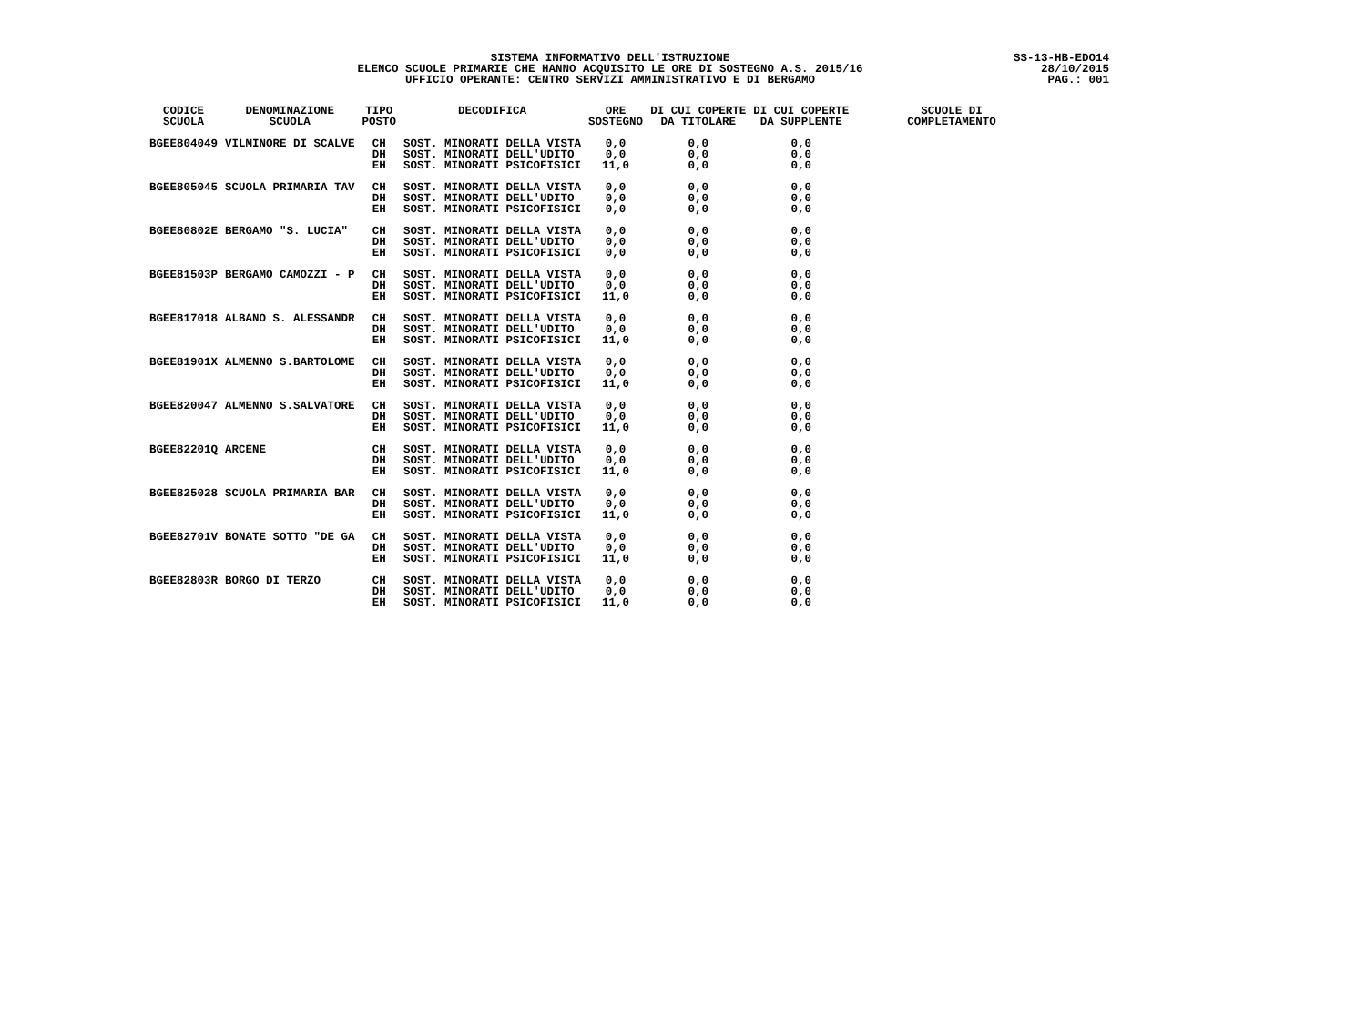SS-13-HB-EDO14
28/10/2015
PAG.: 001
SISTEMA INFORMATIVO DELL'ISTRUZIONE
ELENCO SCUOLE PRIMARIE CHE HANNO ACQUISITO LE ORE DI SOSTEGNO A.S. 2015/16
UFFICIO OPERANTE: CENTRO SERVIZI AMMINISTRATIVO E DI BERGAMO
| CODICE SCUOLA | DENOMINAZIONE SCUOLA | TIPO POSTO | DECODIFICA | ORE SOSTEGNO | DI CUI COPERTE DA TITOLARE | DI CUI COPERTE DA SUPPLENTE | SCUOLE DI COMPLETAMENTO |
| --- | --- | --- | --- | --- | --- | --- | --- |
| BGEE804049 | VILMINORE DI SCALVE | CH DH EH | SOST. MINORATI DELLA VISTA SOST. MINORATI DELL'UDITO SOST. MINORATI PSICOFISICI | 0,0 0,0 11,0 | 0,0 0,0 0,0 | 0,0 0,0 0,0 | |
| BGEE805045 | SCUOLA PRIMARIA TAV | CH DH EH | SOST. MINORATI DELLA VISTA SOST. MINORATI DELL'UDITO SOST. MINORATI PSICOFISICI | 0,0 0,0 0,0 | 0,0 0,0 0,0 | 0,0 0,0 0,0 | |
| BGEE80802E | BERGAMO "S. LUCIA" | CH DH EH | SOST. MINORATI DELLA VISTA SOST. MINORATI DELL'UDITO SOST. MINORATI PSICOFISICI | 0,0 0,0 0,0 | 0,0 0,0 0,0 | 0,0 0,0 0,0 | |
| BGEE81503P | BERGAMO CAMOZZI - P | CH DH EH | SOST. MINORATI DELLA VISTA SOST. MINORATI DELL'UDITO SOST. MINORATI PSICOFISICI | 0,0 0,0 11,0 | 0,0 0,0 0,0 | 0,0 0,0 0,0 | |
| BGEE817018 | ALBANO S. ALESSANDR | CH DH EH | SOST. MINORATI DELLA VISTA SOST. MINORATI DELL'UDITO SOST. MINORATI PSICOFISICI | 0,0 0,0 11,0 | 0,0 0,0 0,0 | 0,0 0,0 0,0 | |
| BGEE81901X | ALMENNO S.BARTOLOME | CH DH EH | SOST. MINORATI DELLA VISTA SOST. MINORATI DELL'UDITO SOST. MINORATI PSICOFISICI | 0,0 0,0 11,0 | 0,0 0,0 0,0 | 0,0 0,0 0,0 | |
| BGEE820047 | ALMENNO S.SALVATORE | CH DH EH | SOST. MINORATI DELLA VISTA SOST. MINORATI DELL'UDITO SOST. MINORATI PSICOFISICI | 0,0 0,0 11,0 | 0,0 0,0 0,0 | 0,0 0,0 0,0 | |
| BGEE82201Q | ARCENE | CH DH EH | SOST. MINORATI DELLA VISTA SOST. MINORATI DELL'UDITO SOST. MINORATI PSICOFISICI | 0,0 0,0 11,0 | 0,0 0,0 0,0 | 0,0 0,0 0,0 | |
| BGEE825028 | SCUOLA PRIMARIA BAR | CH DH EH | SOST. MINORATI DELLA VISTA SOST. MINORATI DELL'UDITO SOST. MINORATI PSICOFISICI | 0,0 0,0 11,0 | 0,0 0,0 0,0 | 0,0 0,0 0,0 | |
| BGEE82701V | BONATE SOTTO "DE GA | CH DH EH | SOST. MINORATI DELLA VISTA SOST. MINORATI DELL'UDITO SOST. MINORATI PSICOFISICI | 0,0 0,0 11,0 | 0,0 0,0 0,0 | 0,0 0,0 0,0 | |
| BGEE82803R | BORGO DI TERZO | CH DH EH | SOST. MINORATI DELLA VISTA SOST. MINORATI DELL'UDITO SOST. MINORATI PSICOFISICI | 0,0 0,0 11,0 | 0,0 0,0 0,0 | 0,0 0,0 0,0 | |